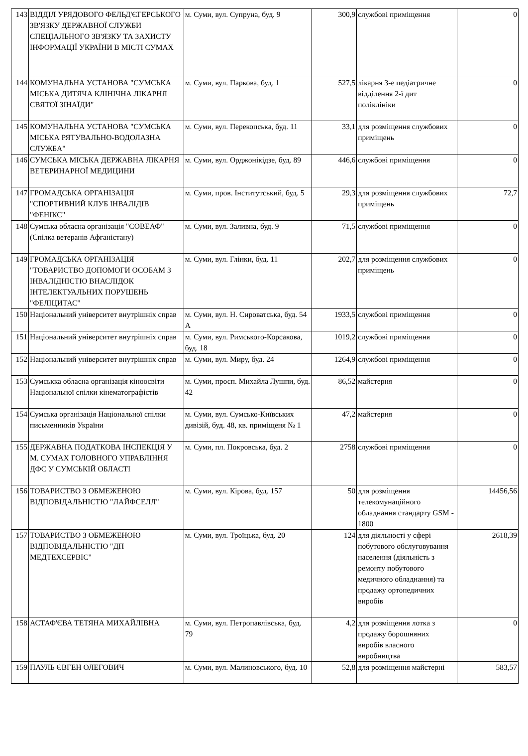| 143 | ВІДДІЛ УРЯДОВОГО ФЕЛЬД'ЄГЕРСЬКОГО ЗВ'ЯЗКУ ДЕРЖАВНОЇ СЛУЖБИ СПЕЦІАЛЬНОГО ЗВ'ЯЗКУ ТА ЗАХИСТУ ІНФОРМАЦІЇ УКРАЇНИ В МІСТІ СУМАХ | м. Суми, вул. Супруна, буд. 9 | 300,9 | службові приміщення | 0 |
| 144 | КОМУНАЛЬНА УСТАНОВА "СУМСЬКА МІСЬКА ДИТЯЧА КЛІНІЧНА ЛІКАРНЯ СВЯТОЇ ЗІНАЇДИ" | м. Суми, вул. Паркова, буд. 1 | 527,5 | лікарня 3-е педіатричне відділення 2-ї дит поліклініки | 0 |
| 145 | КОМУНАЛЬНА УСТАНОВА "СУМСЬКА МІСЬКА РЯТУВАЛЬНО-ВОДОЛАЗНА СЛУЖБА" | м. Суми, вул. Перекопська, буд. 11 | 33,1 | для розміщення службових приміщень | 0 |
| 146 | СУМСЬКА МІСЬКА ДЕРЖАВНА ЛІКАРНЯ ВЕТЕРИНАРНОЇ МЕДИЦИНИ | м. Суми, вул. Орджонікідзе, буд. 89 | 446,6 | службові приміщення | 0 |
| 147 | ГРОМАДСЬКА ОРГАНІЗАЦІЯ "СПОРТИВНИЙ КЛУБ ІНВАЛІДІВ "ФЕНІКС" | м. Суми, пров. Інститутський, буд. 5 | 29,3 | для розміщення службових приміщень | 72,7 |
| 148 | Сумська обласна організація "СОВЕАФ" (Спілка ветеранів Афганістану) | м. Суми, вул. Заливна, буд. 9 | 71,5 | службові приміщення | 0 |
| 149 | ГРОМАДСЬКА ОРГАНІЗАЦІЯ "ТОВАРИСТВО ДОПОМОГИ ОСОБАМ З ІНВАЛІДНІСТЮ ВНАСЛІДОК ІНТЕЛЕКТУАЛЬНИХ ПОРУШЕНЬ "ФЕЛІЦИТАС" | м. Суми, вул. Глінки, буд. 11 | 202,7 | для розміщення службових приміщень | 0 |
| 150 | Національний університет внутрішніх справ | м. Суми, вул. Н. Сироватська, буд. 54 А | 1933,5 | службові приміщення | 0 |
| 151 | Національний університет внутрішніх справ | м. Суми, вул. Римського-Корсакова, буд. 18 | 1019,2 | службові приміщення | 0 |
| 152 | Національний університет внутрішніх справ | м. Суми, вул. Миру, буд. 24 | 1264,9 | службові приміщення | 0 |
| 153 | Сумськка обласна організація кіноосвіти Національної спілки кінематографістів | м. Суми, просп. Михайла Лушпи, буд. 42 | 86,52 | майстерня | 0 |
| 154 | Сумська організація Національної спілки письменників України | м. Суми, вул. Сумсько-Київських дивізій, буд. 48, кв. приміщеня № 1 | 47,2 | майстерня | 0 |
| 155 | ДЕРЖАВНА ПОДАТКОВА ІНСПЕКЦІЯ У М. СУМАХ ГОЛОВНОГО УПРАВЛІННЯ ДФС У СУМСЬКІЙ ОБЛАСТІ | м. Суми, пл. Покровська, буд. 2 | 2758 | службові приміщення | 0 |
| 156 | ТОВАРИСТВО З ОБМЕЖЕНОЮ ВІДПОВІДАЛЬНІСТЮ "ЛАЙФСЕЛЛ" | м. Суми, вул. Кірова, буд. 157 | 50 | для розміщення телекомунаційного обладнання стандарту GSM - 1800 | 14456,56 |
| 157 | ТОВАРИСТВО З ОБМЕЖЕНОЮ ВІДПОВІДАЛЬНІСТЮ "ДП МЕДТЕХСЕРВІС" | м. Суми, вул. Троїцька, буд. 20 | 124 | для діяльності у сфері побутового обслуговування населення (діяльність з ремонту побутового медичного обладнання) та продажу ортопедичних виробів | 2618,39 |
| 158 | АСТАФ'ЄВА ТЕТЯНА МИХАЙЛІВНА | м. Суми, вул. Петропавлівська, буд. 79 | 4,2 | для розміщення лотка з продажу борошняних виробів власного виробництва | 0 |
| 159 | ПАУЛЬ ЄВГЕН ОЛЕГОВИЧ | м. Суми, вул. Малиновського, буд. 10 | 52,8 | для розміщення майстерні | 583,57 |